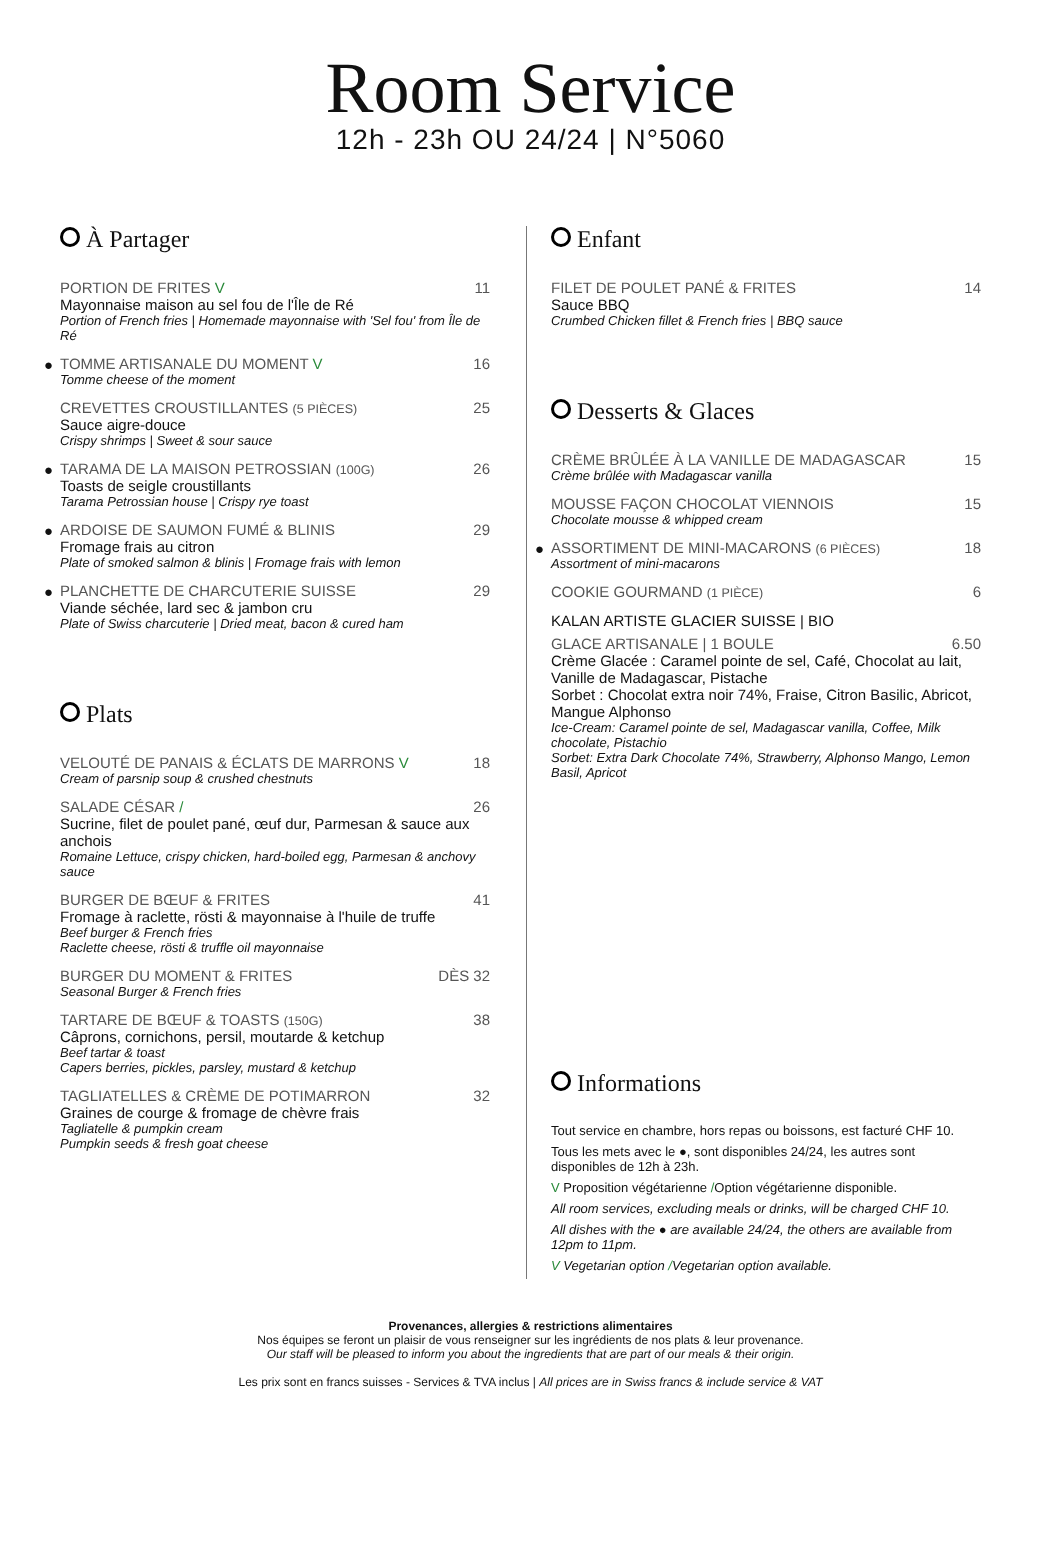Room Service
12h - 23h OU 24/24 | N°5060
À Partager
PORTION DE FRITES V 11
Mayonnaise maison au sel fou de l'Île de Ré
Portion of French fries | Homemade mayonnaise with 'Sel fou' from Île de Ré
●
TOMME ARTISANALE DU MOMENT V 16
Tomme cheese of the moment
CREVETTES CROUSTILLANTES (5 PIÈCES) 25
Sauce aigre-douce
Crispy shrimps | Sweet & sour sauce
●
TARAMA DE LA MAISON PETROSSIAN (100G) 26
Toasts de seigle croustillants
Tarama Petrossian house | Crispy rye toast
●
ARDOISE DE SAUMON FUMÉ & BLINIS 29
Fromage frais au citron
Plate of smoked salmon & blinis | Fromage frais with lemon
●
PLANCHETTE DE CHARCUTERIE SUISSE 29
Viande séchée, lard sec & jambon cru
Plate of Swiss charcuterie | Dried meat, bacon & cured ham
Plats
VELOUTÉ DE PANAIS & ÉCLATS DE MARRONS V 18
Cream of parsnip soup & crushed chestnuts
SALADE CÉSAR / 26
Sucrine, filet de poulet pané, œuf dur, Parmesan & sauce aux anchois
Romaine Lettuce, crispy chicken, hard-boiled egg, Parmesan & anchovy sauce
BURGER DE BŒUF & FRITES 41
Fromage à raclette, rösti & mayonnaise à l'huile de truffe
Beef burger & French fries
Raclette cheese, rösti & truffle oil mayonnaise
BURGER DU MOMENT & FRITES DÈS 32
Seasonal Burger & French fries
TARTARE DE BŒUF & TOASTS (150G) 38
Câprons, cornichons, persil, moutarde & ketchup
Beef tartar & toast
Capers berries, pickles, parsley, mustard & ketchup
TAGLIATELLES & CRÈME DE POTIMARRON 32
Graines de courge & fromage de chèvre frais
Tagliatelle & pumpkin cream
Pumpkin seeds & fresh goat cheese
Enfant
FILET DE POULET PANÉ & FRITES 14
Sauce BBQ
Crumbed Chicken fillet & French fries | BBQ sauce
Desserts & Glaces
CRÈME BRÛLÉE À LA VANILLE DE MADAGASCAR 15
Crème brûlée with Madagascar vanilla
MOUSSE FAÇON CHOCOLAT VIENNOIS 15
Chocolate mousse & whipped cream
●
ASSORTIMENT DE MINI-MACARONS (6 PIÈCES) 18
Assortment of mini-macarons
COOKIE GOURMAND (1 PIÈCE) 6
KALAN ARTISTE GLACIER SUISSE | BIO
GLACE ARTISANALE | 1 BOULE 6.50
Crème Glacée : Caramel pointe de sel, Café, Chocolat au lait, Vanille de Madagascar, Pistache
Sorbet : Chocolat extra noir 74%, Fraise, Citron Basilic, Abricot, Mangue Alphonso
Ice-Cream: Caramel pointe de sel, Madagascar vanilla, Coffee, Milk chocolate, Pistachio
Sorbet: Extra Dark Chocolate 74%, Strawberry, Alphonso Mango, Lemon Basil, Apricot
Informations
Tout service en chambre, hors repas ou boissons, est facturé CHF 10.
Tous les mets avec le ●, sont disponibles 24/24, les autres sont disponibles de 12h à 23h.
V Proposition végétarienne /Option végétarienne disponible.
All room services, excluding meals or drinks, will be charged CHF 10.
All dishes with the ● are available 24/24, the others are available from 12pm to 11pm.
V Vegetarian option /Vegetarian option available.
Provenances, allergies & restrictions alimentaires
Nos équipes se feront un plaisir de vous renseigner sur les ingrédients de nos plats & leur provenance.
Our staff will be pleased to inform you about the ingredients that are part of our meals & their origin.
Les prix sont en francs suisses - Services & TVA inclus | All prices are in Swiss francs & include service & VAT